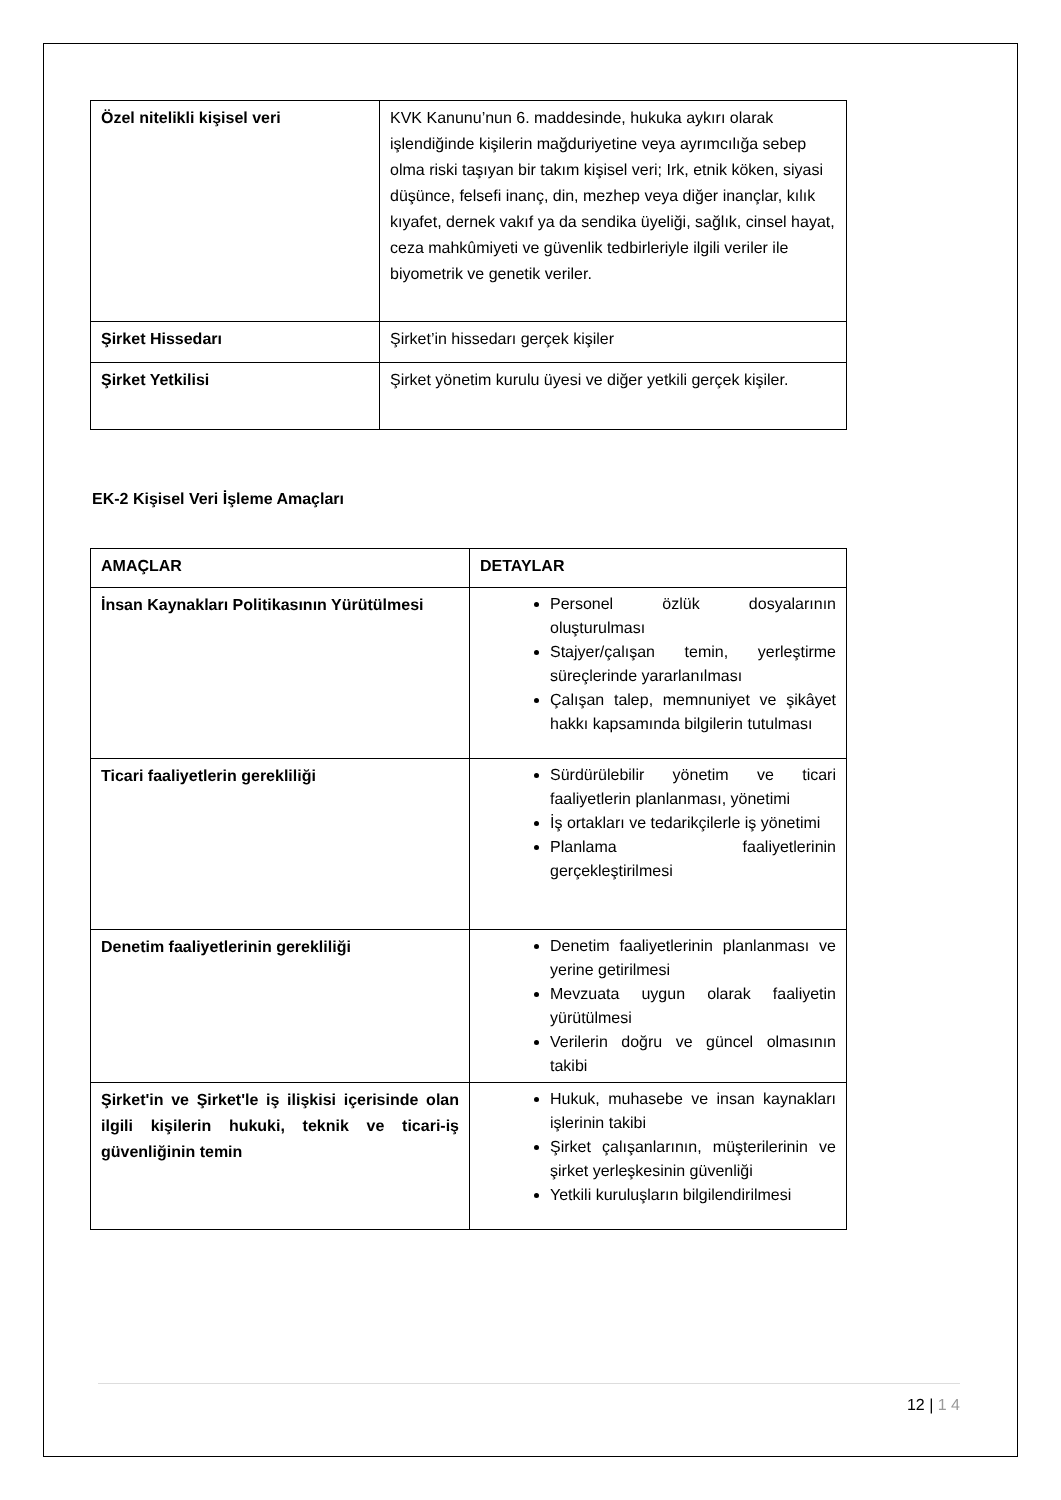| Özel nitelikli kişisel veri | KVK Kanunu’nun 6. maddesinde, hukuka aykırı olarak işlendiğinde kişilerin mağduriyetine veya ayrımcılığa sebep olma riski taşıyan bir takım kişisel veri; Irk, etnik köken, siyasi düşünce, felsefi inanç, din, mezhep veya diğer inançlar, kılık kıyafet, dernek vakıf ya da sendika üyeliği, sağlık, cinsel hayat, ceza mahkûmiyeti ve güvenlik tedbirleriyle ilgili veriler ile biyometrik ve genetik veriler. |
| Şirket Hissedarı | Şirket’in hissedarı gerçek kişiler |
| Şirket Yetkilisi | Şirket yönetim kurulu üyesi ve diğer yetkili gerçek kişiler. |
EK-2 Kişisel Veri İşleme Amaçları
| AMAÇLAR | DETAYLAR |
| --- | --- |
| İnsan Kaynakları Politikasının Yürütülmesi | Personel özlük dosyalarının oluşturulması Stajyer/çalışan temin, yerleştirme süreçlerinde yararlanılması Çalışan talep, memnuniyet ve şikâyet hakkı kapsamında bilgilerin tutulması |
| Ticari faaliyetlerin gerekliliği | Sürdürülebilir yönetim ve ticari faaliyetlerin planlanması, yönetimi İş ortakları ve tedarikçilerle iş yönetimi Planlama faaliyetlerinin gerçekleştirilmesi |
| Denetim faaliyetlerinin gerekliliği | Denetim faaliyetlerinin planlanması ve yerine getirilmesi Mevzuata uygun olarak faaliyetin yürütülmesi Verilerin doğru ve güncel olmasının takibi |
| Şirket'in ve Şirket'le iş ilişkisi içerisinde olan ilgili kişilerin hukuki, teknik ve ticari-iş güvenliğinin temin | Hukuk, muhasebe ve insan kaynakları işlerinin takibi Şirket çalışanlarının, müşterilerinin ve şirket yerleşkesinin güvenliği Yetkili kuruluşların bilgilendirilmesi |
12 | 1 4